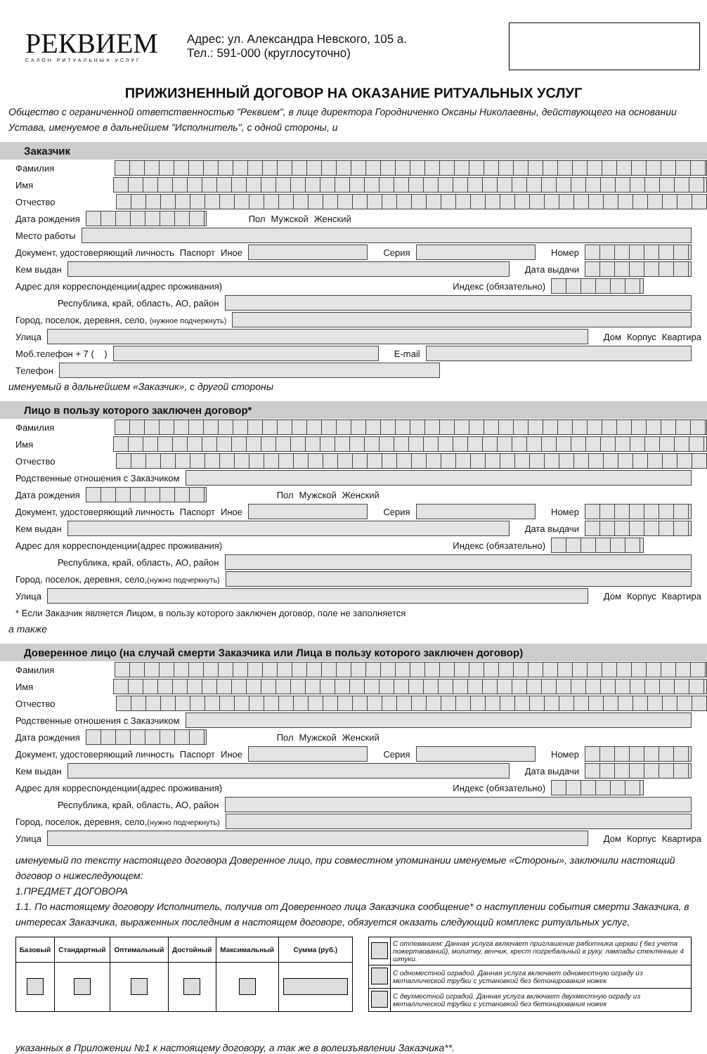РЕКВИЕМ
САЛОН РИТУАЛЬНЫХ УСЛУГ
Адрес: ул. Александра Невского, 105 а.
Тел.: 591-000 (круглосуточно)
ПРИЖИЗНЕННЫЙ ДОГОВОР НА ОКАЗАНИЕ РИТУАЛЬНЫХ УСЛУГ
Общество с ограниченной ответственностью "Реквием", в лице директора Городниченко Оксаны Николаевны, действующего на основании Устава, именуемое в дальнейшем "Исполнитель", с одной стороны, и
Заказчик
Фамилия
Имя
Отчество
Дата рождения Пол Мужской Женский
Место работы
Документ, удостоверяющий личность Паспорт Иное Серия Номер
Кем выдан Дата выдачи
Адрес для корреспонденции(адрес проживания) Индекс (обязательно)
Республика, край, область, АО, район
Город, поселок, деревня, село, (нужное подчеркнуть)
Улица Дом Корпус Квартира
Моб.телефон + 7 ( ) E-mail
Телефон
именуемый в дальнейшем «Заказчик», с другой стороны
Лицо в пользу которого заключен договор*
Фамилия
Имя
Отчество
Родственные отношения с Заказчиком
Дата рождения Пол Мужской Женский
Документ, удостоверяющий личность Паспорт Иное Серия Номер
Кем выдан Дата выдачи
Адрес для корреспонденции(адрес проживания) Индекс (обязательно)
Республика, край, область, АО, район
Город, поселок, деревня, село,(нужно подчеркнуть)
Улица Дом Корпус Квартира
* Если Заказчик является Лицом, в пользу которого заключен договор, поле не заполняется
а также
Доверенное лицо (на случай смерти Заказчика или Лица в пользу которого заключен договор)
Фамилия
Имя
Отчество
Родственные отношения с Заказчиком
Дата рождения Пол Мужской Женский
Документ, удостоверяющий личность Паспорт Иное Серия Номер
Кем выдан Дата выдачи
Адрес для корреспонденции(адрес проживания) Индекс (обязательно)
Республика, край, область, АО, район
Город, поселок, деревня, село,(нужно подчеркнуть)
Улица Дом Корпус Квартира
именуемый по тексту настоящего договора Доверенное лицо, при совместном упоминании именуемые «Стороны», заключили настоящий договор о нижеследующем:
1.ПРЕДМЕТ ДОГОВОРА
1.1. По настоящему договору Исполнитель, получив от Доверенного лица Заказчика сообщение* о наступлении события смерти Заказчика, в интересах Заказчика, выраженных последним в настоящем договоре, обязуется оказать следующий комплекс ритуальных услуг,
| Базовый | Стандартный | Оптимальный | Достойный | Максимальный | Сумма (руб.) |
| --- | --- | --- | --- | --- | --- |
| | С отпеванием: Данная услуга включает приглашение работника церкви ( без учета пожертвований), молитву, венчик, крест погребальный в руку, лампады стеклянные 4 штуки. |
| | С одноместной оградой. Данная услуга включает одноместную ограду из металлической трубки с установкой без бетонирования ножек |
| | С двухместной оградой. Данная услуга включает двухместную ограду из металлической трубки с установкой без бетонирования ножек |
указанных в Приложении №1 к настоящему договору, а так же в волеизъявлении Заказчика**.